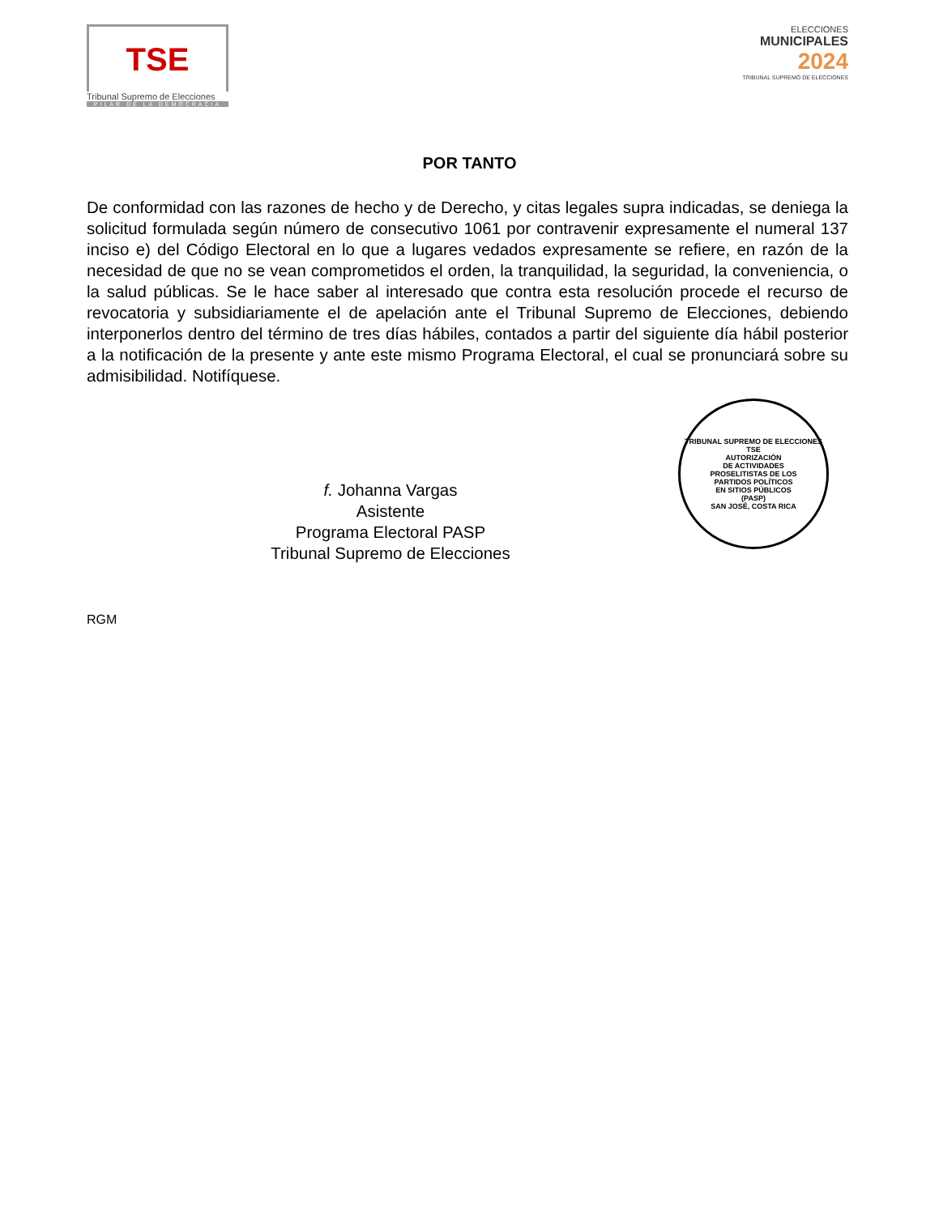TSE
Tribunal Supremo de Elecciones
PILAR DE LA DEMOCRACIA
ELECCIONES
MUNICIPALES
2024
TRIBUNAL SUPREMO DE ELECCIONES
POR TANTO
De conformidad con las razones de hecho y de Derecho, y citas legales supra indicadas, se deniega la solicitud formulada según número de consecutivo 1061 por contravenir expresamente el numeral 137 inciso e) del Código Electoral en lo que a lugares vedados expresamente se refiere, en razón de la necesidad de que no se vean comprometidos el orden, la tranquilidad, la seguridad, la conveniencia, o la salud públicas. Se le hace saber al interesado que contra esta resolución procede el recurso de revocatoria y subsidiariamente el de apelación ante el Tribunal Supremo de Elecciones, debiendo interponerlos dentro del término de tres días hábiles, contados a partir del siguiente día hábil posterior a la notificación de la presente y ante este mismo Programa Electoral, el cual se pronunciará sobre su admisibilidad. Notifíquese.
f. Johanna Vargas
Asistente
Programa Electoral PASP
Tribunal Supremo de Elecciones
TRIBUNAL SUPREMO DE ELECCIONES
TSE
AUTORIZACIÓN
DE ACTIVIDADES
PROSELITISTAS DE LOS
PARTIDOS POLÍTICOS
EN SITIOS PÚBLICOS
(PASP)
SAN JOSÉ, COSTA RICA
RGM